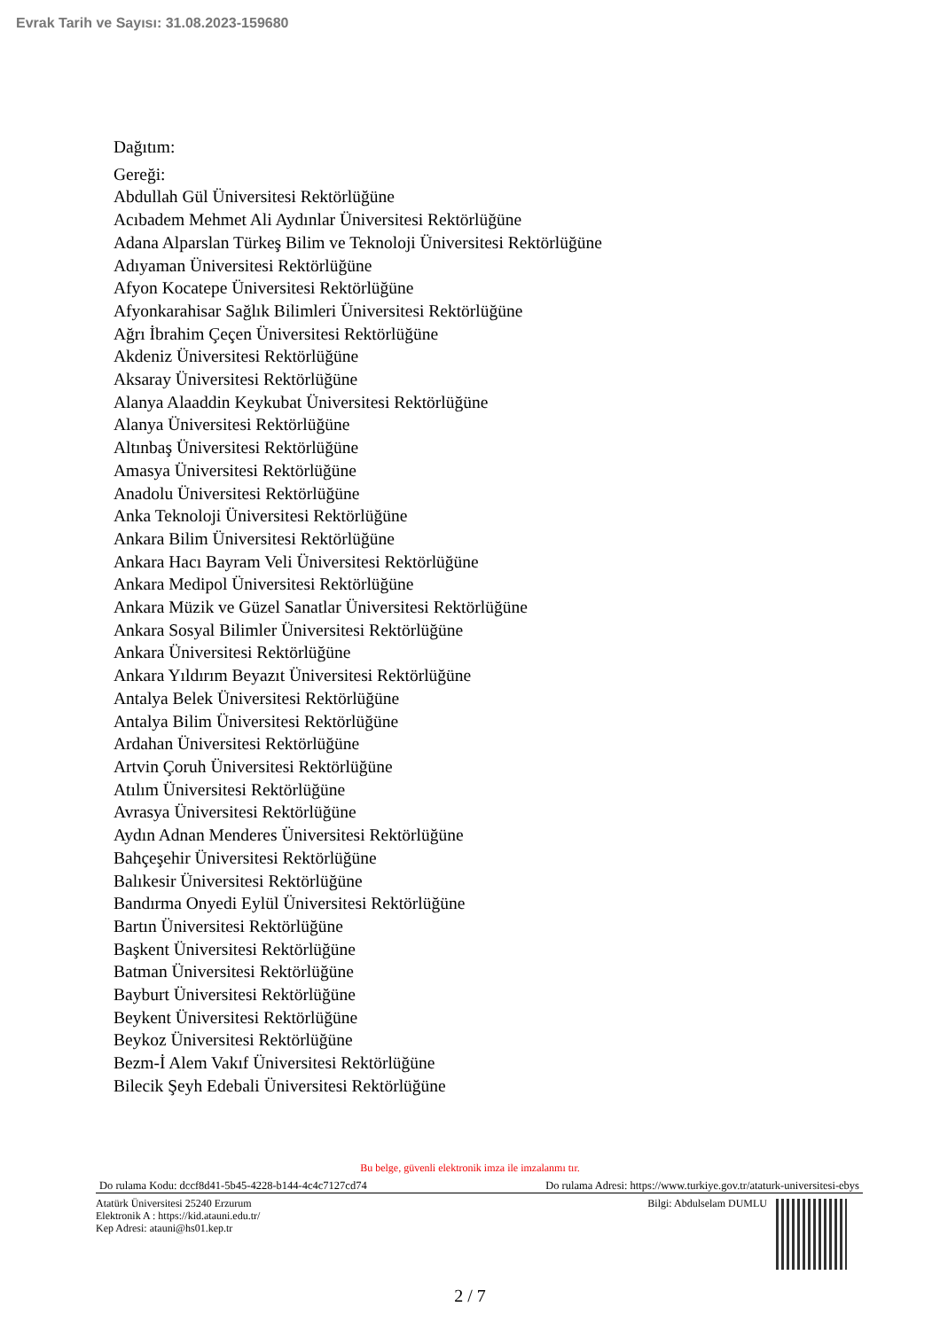Evrak Tarih ve Sayısı: 31.08.2023-159680
Dağıtım:
Gereği:
Abdullah Gül Üniversitesi Rektörlüğüne
Acıbadem Mehmet Ali Aydınlar Üniversitesi Rektörlüğüne
Adana Alparslan Türkeş Bilim ve Teknoloji Üniversitesi Rektörlüğüne
Adıyaman Üniversitesi Rektörlüğüne
Afyon Kocatepe Üniversitesi Rektörlüğüne
Afyonkarahisar Sağlık Bilimleri Üniversitesi Rektörlüğüne
Ağrı İbrahim Çeçen Üniversitesi Rektörlüğüne
Akdeniz Üniversitesi Rektörlüğüne
Aksaray Üniversitesi Rektörlüğüne
Alanya Alaaddin Keykubat Üniversitesi Rektörlüğüne
Alanya Üniversitesi Rektörlüğüne
Altınbaş Üniversitesi Rektörlüğüne
Amasya Üniversitesi Rektörlüğüne
Anadolu Üniversitesi Rektörlüğüne
Anka Teknoloji Üniversitesi Rektörlüğüne
Ankara Bilim Üniversitesi Rektörlüğüne
Ankara Hacı Bayram Veli Üniversitesi Rektörlüğüne
Ankara Medipol Üniversitesi Rektörlüğüne
Ankara Müzik ve Güzel Sanatlar Üniversitesi Rektörlüğüne
Ankara Sosyal Bilimler Üniversitesi Rektörlüğüne
Ankara Üniversitesi Rektörlüğüne
Ankara Yıldırım Beyazıt Üniversitesi Rektörlüğüne
Antalya Belek Üniversitesi Rektörlüğüne
Antalya Bilim Üniversitesi Rektörlüğüne
Ardahan Üniversitesi Rektörlüğüne
Artvin Çoruh Üniversitesi Rektörlüğüne
Atılım Üniversitesi Rektörlüğüne
Avrasya Üniversitesi Rektörlüğüne
Aydın Adnan Menderes Üniversitesi Rektörlüğüne
Bahçeşehir Üniversitesi Rektörlüğüne
Balıkesir Üniversitesi Rektörlüğüne
Bandırma Onyedi Eylül Üniversitesi Rektörlüğüne
Bartın Üniversitesi Rektörlüğüne
Başkent Üniversitesi Rektörlüğüne
Batman Üniversitesi Rektörlüğüne
Bayburt Üniversitesi Rektörlüğüne
Beykent Üniversitesi Rektörlüğüne
Beykoz Üniversitesi Rektörlüğüne
Bezm-İ Alem Vakıf Üniversitesi Rektörlüğüne
Bilecik Şeyh Edebali Üniversitesi Rektörlüğüne
Bu belge, güvenli elektronik imza ile imzalanmı tır.
Do rulama Kodu: dccf8d41-5b45-4228-b144-4c4c7127cd74 Do rulama Adresi: https://www.turkiye.gov.tr/ataturk-universitesi-ebys
Atatürk Üniversitesi 25240 Erzurum
Elektronik A : https://kid.atauni.edu.tr/
Kep Adresi: atauni@hs01.kep.tr
Bilgi: Abdulselam DUMLU
2 / 7